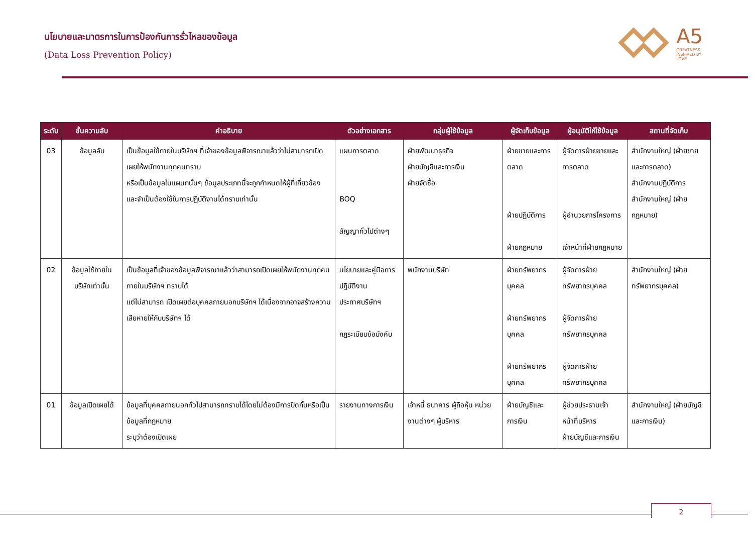นโยบายและมาตรการในการป้องกันการรั่วไหลของข้อมูล
(Data Loss Prevention Policy)
A5
GREATNESS
INSPIRED BY
LOVE
| ระดับ | ชั้นความลับ | คำอธิบาย | ตัวอย่างเอกสาร | กลุ่มผู้ใช้ข้อมูล | ผู้จัดเก็บข้อมูล | ผู้อนุมัติให้ใช้ข้อมูล | สถานที่จัดเก็บ |
| --- | --- | --- | --- | --- | --- | --- | --- |
| 03 | ข้อมูลลับ | เป็นข้อมูลใช้ภายในบริษัทฯ ที่เจ้าของข้อมูลพิจารณาแล้วว่าไม่สามารถเปิดเผยให้พนักงานทุกคนทราบ หรือเป็นข้อมูลในแผนกนั้นๆ ข้อมูลประเภทนี้จะถูกกำหนดให้ผู้ที่เกี่ยวข้องและจำเป็นต้องใช้ในการปฏิบัติงานได้ทราบเท่านั้น | แผนการตลาด BOQ สัญญาทั่วไปต่างๆ | ฝ่ายพัฒนาธุรกิจ ฝ่ายบัญชีและการเงิน ฝ่ายจัดซื้อ | ฝ่ายขายและการตลาด ฝ่ายปฏิบัติการ ฝ่ายกฎหมาย | ผู้จัดการฝ่ายขายและการตลาด ผู้อำนวยการโครงการ เจ้าหน้าที่ฝ่ายกฎหมาย | สำนักงานใหญ่ (ฝ่ายขายและการตลาด) สำนักงานปฏิบัติการ สำนักงานใหญ่ (ฝ่ายกฎหมาย) |
| 02 | ข้อมูลใช้ภายในบริษัทเท่านั้น | เป็นข้อมูลที่เจ้าของข้อมูลพิจารณาแล้วว่าสามารถเปิดเผยให้พนักงานทุกคนภายในบริษัทฯ ทราบได้ แต่ไม่สามารถ เปิดเผยต่อบุคคลภายนอกบริษัทฯ ได้เนื่องจากอาจสร้างความเสียหายให้กับบริษัทฯ ได้ | นโยบายและคู่มือการปฏิบัติงาน ประกาศบริษัทฯ กฎระเบียบข้อบังคับ | พนักงานบริษัท | ฝ่ายทรัพยากรบุคคล ฝ่ายทรัพยากรบุคคล ฝ่ายทรัพยากรบุคคล | ผู้จัดการฝ่ายทรัพยากรบุคคล ผู้จัดการฝ่ายทรัพยากรบุคคล ผู้จัดการฝ่ายทรัพยากรบุคคล | สำนักงานใหญ่ (ฝ่ายทรัพยากรบุคคล) |
| 01 | ข้อมูลเปิดเผยได้ | ข้อมูลที่บุคคลภายนอกทั่วไปสามารถทราบได้โดยไม่ต้องมีการปิดกั้นหรือเป็นข้อมูลที่กฎหมาย ระบุว่าต้องเปิดเผย | รายงานทางการเงิน | เจ้าหนี้ ธนาคาร ผู้ถือหุ้น หน่วยงานต่างๆ ผู้บริหาร | ฝ่ายบัญชีและการเงิน | ผู้ช่วยประธานเจ้าหน้าที่บริหาร ฝ่ายบัญชีและการเงิน | สำนักงานใหญ่ (ฝ่ายบัญชีและการเงิน) |
2